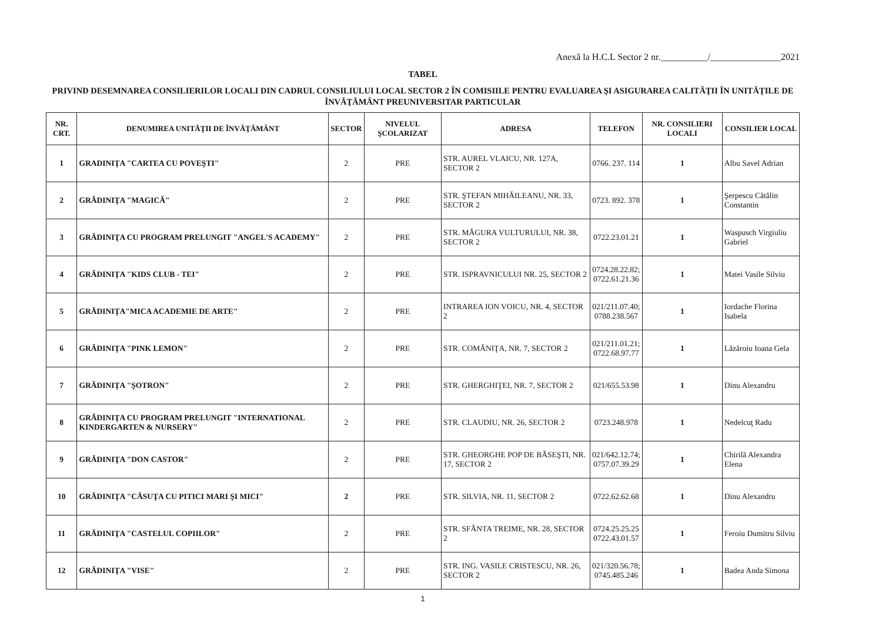Anexă la H.C.L Sector 2 nr.__________/_______________2021
TABEL
PRIVIND DESEMNAREA CONSILIERILOR LOCALI DIN CADRUL CONSILIULUI LOCAL SECTOR 2 ÎN COMISIILE PENTRU EVALUAREA ŞI ASIGURAREA CALITĂŢII ÎN UNITĂŢILE DE ÎNVĂŢĂMÂNT PREUNIVERSITAR PARTICULAR
| NR. CRT. | DENUMIREA UNITĂŢII DE ÎNVĂŢĂMÂNT | SECTOR | NIVELUL ŞCOLARIZAT | ADRESA | TELEFON | NR. CONSILIERI LOCALI | CONSILIER LOCAL |
| --- | --- | --- | --- | --- | --- | --- | --- |
| 1 | GRADINIŢA "CARTEA CU POVEŞTI" | 2 | PRE | STR. AUREL VLAICU, NR. 127A, SECTOR 2 | 0766. 237. 114 | 1 | Albu Savel Adrian |
| 2 | GRĂDINIŢA "MAGICĂ" | 2 | PRE | STR. ŞTEFAN MIHĂILEANU, NR. 33, SECTOR 2 | 0723. 892. 378 | 1 | Şerpescu Cătălin Constantin |
| 3 | GRĂDINIŢA CU PROGRAM PRELUNGIT "ANGEL'S ACADEMY" | 2 | PRE | STR. MĂGURA VULTURULUI, NR. 38, SECTOR 2 | 0722.23.01.21 | 1 | Waspusch Virgiuliu Gabriel |
| 4 | GRĂDINIŢA "KIDS CLUB - TEI" | 2 | PRE | STR. ISPRAVNICULUI NR. 25, SECTOR 2 | 0724.28.22.82; 0722.61.21.36 | 1 | Matei Vasile Silviu |
| 5 | GRĂDINIŢA"MICA ACADEMIE DE ARTE" | 2 | PRE | INTRAREA ION VOICU, NR. 4, SECTOR 2 | 021/211.07.40; 0788.238.567 | 1 | Iordache Florina Isabela |
| 6 | GRĂDINIŢA "PINK LEMON" | 2 | PRE | STR. COMĂNIŢA, NR. 7, SECTOR 2 | 021/211.01.21; 0722.68.97.77 | 1 | Lăzăroiu Ioana Gela |
| 7 | GRĂDINIŢA "ŞOTRON" | 2 | PRE | STR. GHERGHIŢEI, NR. 7, SECTOR 2 | 021/655.53.98 | 1 | Dinu Alexandru |
| 8 | GRĂDINIŢA CU PROGRAM PRELUNGIT "INTERNATIONAL KINDERGARTEN & NURSERY" | 2 | PRE | STR. CLAUDIU, NR. 26, SECTOR 2 | 0723.248.978 | 1 | Nedelcuţ Radu |
| 9 | GRĂDINIŢA "DON CASTOR" | 2 | PRE | STR. GHEORGHE POP DE BĂSEŞTI, NR. 17, SECTOR 2 | 021/642.12.74; 0757.07.39.29 | 1 | Chirilă Alexandra Elena |
| 10 | GRĂDINIŢA "CĂSUŢA CU PITICI MARI ŞI MICI" | 2 | PRE | STR. SILVIA, NR. 11, SECTOR 2 | 0722.62.62.68 | 1 | Dinu Alexandru |
| 11 | GRĂDINIŢA "CASTELUL COPIILOR" | 2 | PRE | STR. SFÂNTA TREIME, NR. 28, SECTOR 2 | 0724.25.25.25 0722.43.01.57 | 1 | Feroiu Dumitru Silviu |
| 12 | GRĂDINIŢA "VISE" | 2 | PRE | STR. ING. VASILE CRISTESCU, NR. 26, SECTOR 2 | 021/320.56.78; 0745.485.246 | 1 | Badea Anda Simona |
1